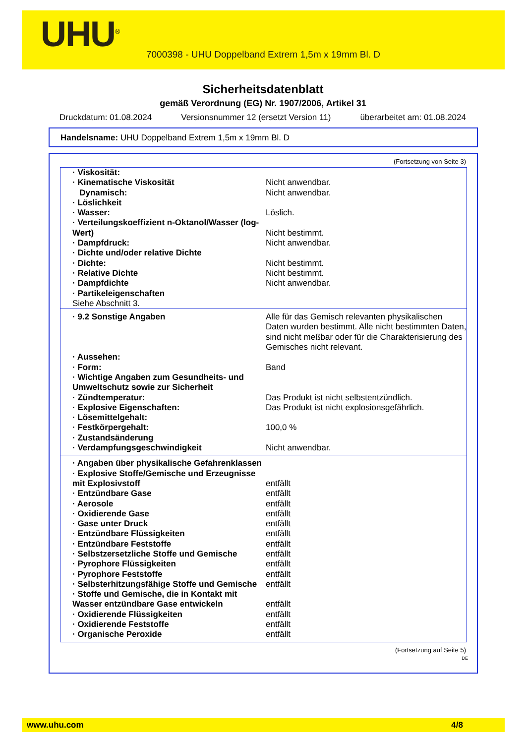UHU<sup>®</sup>
7000398 - UHU Doppelband Extrem 1,5m x 19mm Bl. D
Sicherheitsdatenblatt
gemäß Verordnung (EG) Nr. 1907/2006, Artikel 31
Druckdatum: 01.08.2024 Versionsnummer 12 (ersetzt Version 11) überarbeitet am: 01.08.2024
Handelsname: UHU Doppelband Extrem 1,5m x 19mm Bl. D
(Fortsetzung von Seite 3)
| · Viskosität: | |
| · Kinematische Viskosität | Nicht anwendbar. |
| Dynamisch: | Nicht anwendbar. |
| · Löslichkeit | |
| · Wasser: | Löslich. |
| · Verteilungskoeffizient n-Oktanol/Wasser (log-Wert) | Nicht bestimmt. |
| · Dampfdruck: | Nicht anwendbar. |
| · Dichte und/oder relative Dichte | |
| · Dichte: | Nicht bestimmt. |
| · Relative Dichte | Nicht bestimmt. |
| · Dampfdichte | Nicht anwendbar. |
| · Partikeleigenschaften Siehe Abschnitt 3. | |
| · 9.2 Sonstige Angaben | Alle für das Gemisch relevanten physikalischen Daten wurden bestimmt. Alle nicht bestimmten Daten, sind nicht meßbar oder für die Charakterisierung des Gemisches nicht relevant. |
| · Aussehen: | |
| · Form: | Band |
| · Wichtige Angaben zum Gesundheits- und Umweltschutz sowie zur Sicherheit | |
| · Zündtemperatur: | Das Produkt ist nicht selbstentzündlich. |
| · Explosive Eigenschaften: | Das Produkt ist nicht explosionsgefährlich. |
| · Lösemittelgehalt: | |
| · Festkörpergehalt: | 100,0 % |
| · Zustandsänderung | |
| · Verdampfungsgeschwindigkeit | Nicht anwendbar. |
| · Angaben über physikalische Gefahrenklassen | |
| · Explosive Stoffe/Gemische und Erzeugnisse mit Explosivstoff | entfällt |
| · Entzündbare Gase | entfällt |
| · Aerosole | entfällt |
| · Oxidierende Gase | entfällt |
| · Gase unter Druck | entfällt |
| · Entzündbare Flüssigkeiten | entfällt |
| · Entzündbare Feststoffe | entfällt |
| · Selbstzersetzliche Stoffe und Gemische | entfällt |
| · Pyrophore Flüssigkeiten | entfällt |
| · Pyrophore Feststoffe | entfällt |
| · Selbsterhitzungsfähige Stoffe und Gemische | entfällt |
| · Stoffe und Gemische, die in Kontakt mit Wasser entzündbare Gase entwickeln | entfällt |
| · Oxidierende Flüssigkeiten | entfällt |
| · Oxidierende Feststoffe | entfällt |
| · Organische Peroxide | entfällt |
(Fortsetzung auf Seite 5)
DE
www.uhu.com 4/8